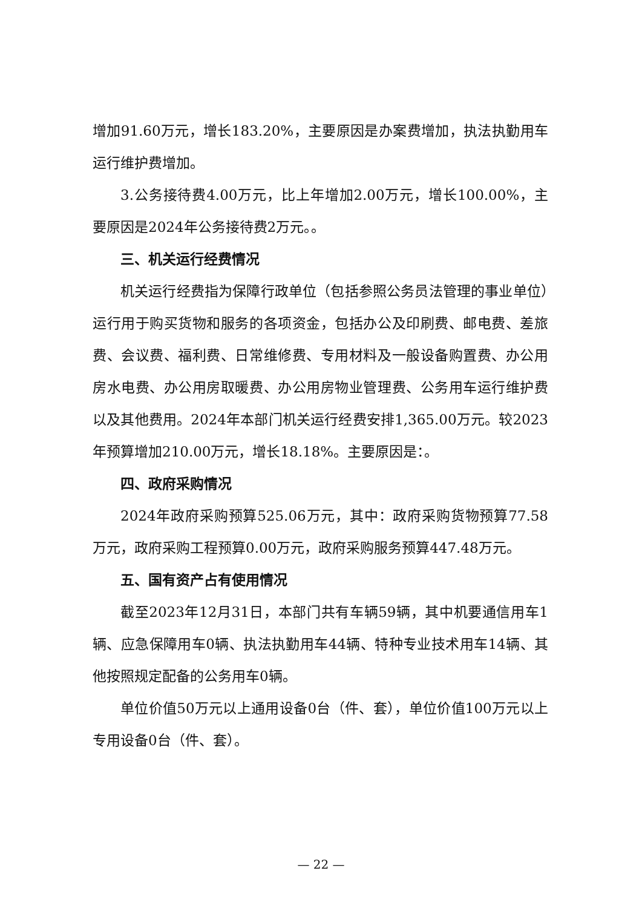增加91.60万元，增长183.20%，主要原因是办案费增加，执法执勤用车运行维护费增加。
3.公务接待费4.00万元，比上年增加2.00万元，增长100.00%，主要原因是2024年公务接待费2万元。。
三、机关运行经费情况
机关运行经费指为保障行政单位（包括参照公务员法管理的事业单位）运行用于购买货物和服务的各项资金，包括办公及印刷费、邮电费、差旅费、会议费、福利费、日常维修费、专用材料及一般设备购置费、办公用房水电费、办公用房取暖费、办公用房物业管理费、公务用车运行维护费以及其他费用。2024年本部门机关运行经费安排1,365.00万元。较2023年预算增加210.00万元，增长18.18%。主要原因是：。
四、政府采购情况
2024年政府采购预算525.06万元，其中：政府采购货物预算77.58万元，政府采购工程预算0.00万元，政府采购服务预算447.48万元。
五、国有资产占有使用情况
截至2023年12月31日，本部门共有车辆59辆，其中机要通信用车1辆、应急保障用车0辆、执法执勤用车44辆、特种专业技术用车14辆、其他按照规定配备的公务用车0辆。
单位价值50万元以上通用设备0台（件、套），单位价值100万元以上专用设备0台（件、套）。
— 22 —